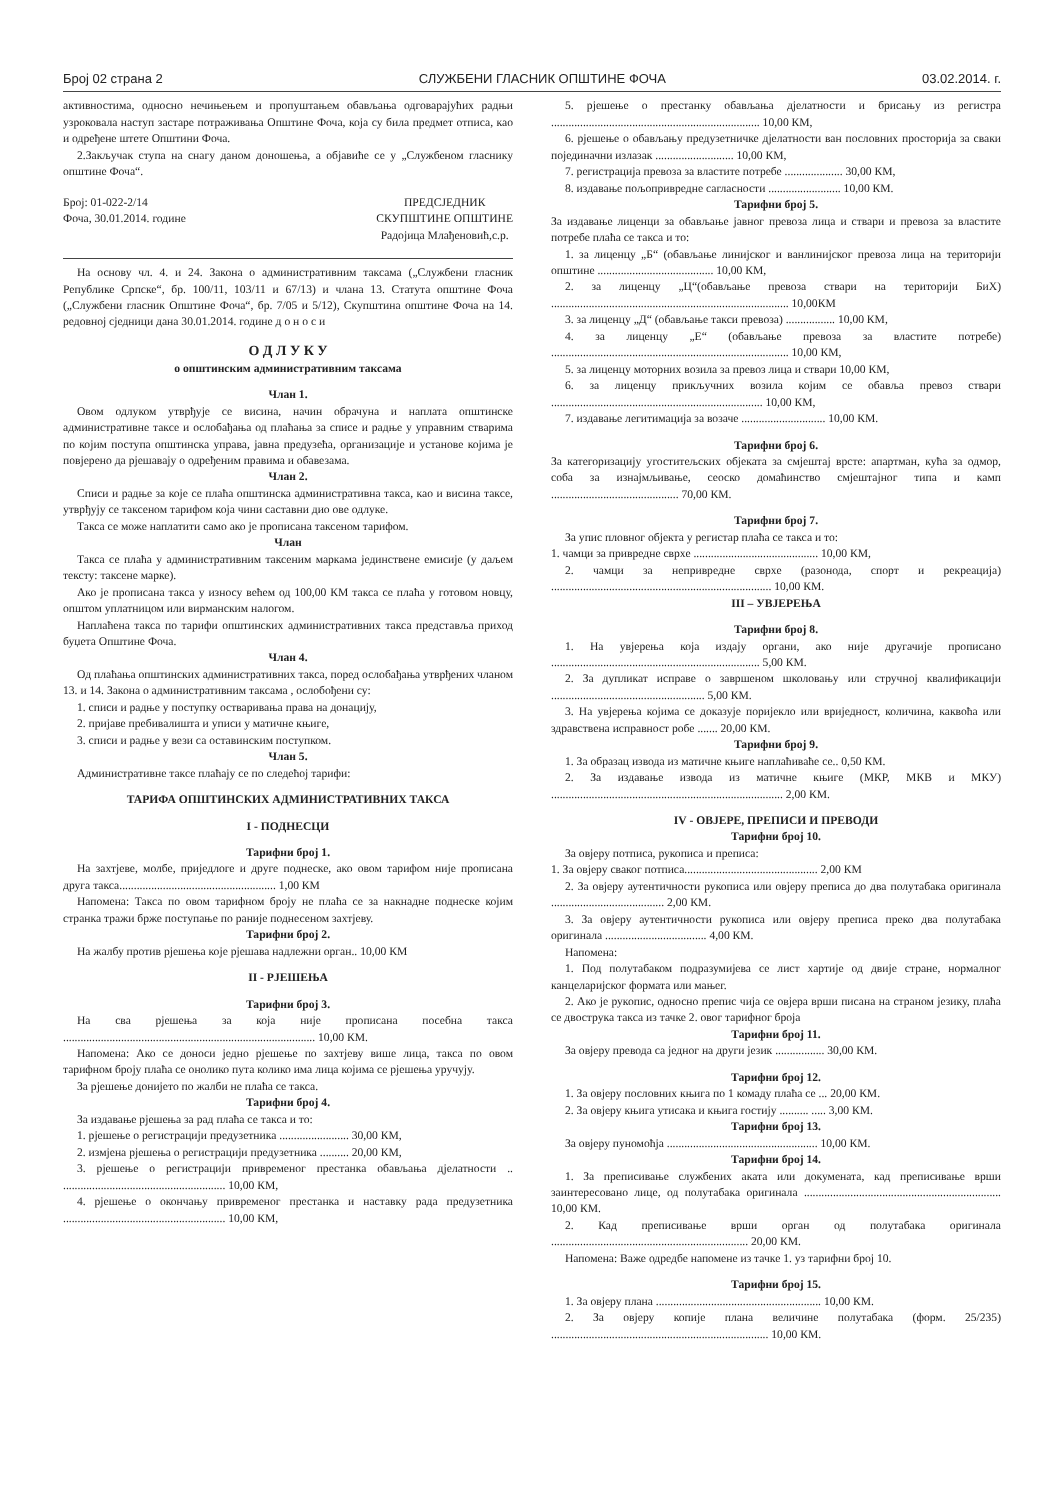Број 02 страна 2 СЛУЖБЕНИ ГЛАСНИК ОПШТИНЕ ФОЧА 03.02.2014. г.
активностима, односно нечињењем и пропуштањем обављања одговарајућих радњи узроковала наступ застаре потраживања Општине Фоча, која су била предмет отписа, као и одређене штете Општини Фоча.
2.Закључак ступа на снагу даном доношења, а објавиће се у „Службеном гласнику општине Фоча“.
Број: 01-022-2/14
Фоча, 30.01.2014. године
ПРЕДСЈЕДНИК
СКУПШТИНЕ ОПШТИНЕ
Радојица Млађеновић,с.р.
На основу чл. 4. и 24. Закона о административним таксама („Службени гласник Републике Српске“, бр. 100/11, 103/11 и 67/13) и члана 13. Статута општине Фоча („Службени гласник Општине Фоча“, бр. 7/05 и 5/12), Скупштина општине Фоча на 14. редовној сједници дана 30.01.2014. године д о н о с и
О Д Л У К У
о општинским административним таксама
Члан 1.
Овом одлуком утврђује се висина, начин обрачуна и наплата општинске административне таксе и ослобађања од плаћања за списе и радње у управним стварима по којим поступа општинска управа, јавна предузећа, организације и установе којима је повјерено да рјешавају о одређеним правима и обавезама.
Члан 2.
Списи и радње за које се плаћа општинска административна такса, као и висина таксе, утврђују се таксеном тарифом која чини саставни дио ове одлуке.
Такса се може наплатити само ако је прописана таксеном тарифом.
Члан
Такса се плаћа у административним таксеним маркама јединствене емисије (у даљем тексту: таксене марке).
Ако је прописана такса у износу већем од 100,00 КМ такса се плаћа у готовом новцу, општом уплатницом или вирманским налогом.
Наплаћена такса по тарифи општинских административних такса представља приход буџета Општине Фоча.
Члан 4.
Од плаћања општинских административних такса, поред ослобађања утврђених чланом 13. и 14. Закона о административним таксама , ослобођени су:
1. списи и радње у поступку остваривања права на донацију,
2. пријаве пребивалишта и уписи у матичне књиге,
3. списи и радње у вези са оставинским поступком.
Члан 5.
Административне таксе плаћају се по следећој тарифи:
ТАРИФА ОПШТИНСКИХ АДМИНИСТРАТИВНИХ ТАКСА
I - ПОДНЕСЦИ
Тарифни број 1.
На захтјеве, молбе, приједлоге и друге поднеске, ако овом тарифом није прописана друга такса...................................................... 1,00 КМ
Напомена: Такса по овом тарифном броју не плаћа се за накнадне поднеске којим странка тражи брже поступање по раније поднесеном захтјеву.
Тарифни број 2.
На жалбу против рјешења које рјешава надлежни орган.. 10,00 КМ
II - РЈЕШЕЊА
Тарифни број 3.
На сва рјешења за која није прописана посебна такса ....................................................................................... 10,00 КМ.
Напомена: Ако се доноси једно рјешење по захтјеву више лица, такса по овом тарифном броју плаћа се онолико пута колико има лица којима се рјешења уручују.
За рјешење донијето по жалби не плаћа се такса.
Тарифни број 4.
За издавање рјешења за рад плаћа се такса и то:
1. рјешење о регистрацији предузетника ........................ 30,00 КМ,
2. измјена рјешења о регистрацији предузетника .......... 20,00 КМ,
3. рјешење о регистрацији привременог престанка обављања дјелатности .. ........................................................ 10,00 КМ,
4. рјешење о окончању привременог престанка и наставку рада предузетника ........................................................ 10,00 КМ,
5. рјешење о престанку обављања дјелатности и брисању из регистра ........................................................................ 10,00 КМ,
6. рјешење о обављању предузетничке дјелатности ван пословних просторија за сваки појединачни излазак ........................... 10,00 КМ,
7. регистрација превоза за властите потребе .................... 30,00 КМ,
8. издавање пољопривредне сагласности ......................... 10,00 КМ.
Тарифни број 5.
За издавање лиценци за обављање јавног превоза лица и ствари и превоза за властите потребе плаћа се такса и то:
1. за лиценцу „Б“ (обављање линијског и ванлинијског превоза лица на територији општине ........................................ 10,00 КМ,
2. за лиценцу „Ц“(обављање превоза ствари на територији БиХ) .................................................................................. 10,00КМ
3. за лиценцу „Д“ (обављање такси превоза) ................. 10,00 КМ,
4. за лиценцу „Е“ (обављање превоза за властите потребе) .................................................................................. 10,00 КМ,
5. за лиценцу моторних возила за превоз лица и ствари 10,00 КМ,
6. за лиценцу прикључних возила којим се обавља превоз ствари ......................................................................... 10,00 КМ,
7. издавање легитимација за возаче ............................. 10,00 КМ.
Тарифни број 6.
За категоризацију угоститељских објеката за смјештај врсте: апартман, кућа за одмор, соба за изнајмљивање, сеоско домаћинство смјештајног типа и камп ............................................ 70,00 КМ.
Тарифни број 7.
За упис пловног објекта у регистар плаћа се такса и то:
1. чамци за привредне сврхе ........................................... 10,00 КМ,
2. чамци за непривредне сврхе (разонода, спорт и рекреација) ............................................................................ 10,00 КМ.
III – УВЈЕРЕЊА
Тарифни број 8.
1. На увјерења која издају органи, ако није другачије прописано ........................................................................ 5,00 КМ.
2. За дупликат исправе о завршеном школовању или стручној квалификацији ..................................................... 5,00 КМ.
3. На увјерења којима се доказује поријекло или вриједност, количина, каквоћа или здравствена исправност робе ....... 20,00 КМ.
Тарифни број 9.
1. За образац извода из матичне књиге наплаћиваће се.. 0,50 КМ.
2. За издавање извода из матичне књиге (МКР, МКВ и МКУ) ................................................................................ 2,00 КМ.
IV - ОВЈЕРЕ, ПРЕПИСИ И ПРЕВОДИ
Тарифни број 10.
За овјеру потписа, рукописа и преписа:
1. За овјеру сваког потписа.............................................. 2,00 КМ
2. За овјеру аутентичности рукописа или овјеру преписа до два полутабака оригинала ....................................... 2,00 КМ.
3. За овјеру аутентичности рукописа или овјеру преписа преко два полутабака оригинала ................................... 4,00 КМ.
Напомена:
1. Под полутабаком подразумијева се лист хартије од двије стране, нормалног канцеларијског формата или мањег.
2. Ако је рукопис, односно препис чија се овјера врши писана на страном језику, плаћа се двострука такса из тачке 2. овог тарифног броја
Тарифни број 11.
За овјеру превода са једног на други језик ................. 30,00 КМ.
Тарифни број 12.
1. За овјеру пословних књига по 1 комаду плаћа се ... 20,00 КМ.
2. За овјеру књига утисака и књига гостију .......... ..... 3,00 КМ.
Тарифни број 13.
За овјеру пуномоћја .................................................... 10,00 КМ.
Тарифни број 14.
1. За преписивање службених аката или докумената, кад преписивање врши заинтересовано лице, од полутабака оригинала .................................................................... 10,00 КМ.
2. Кад преписивање врши орган од полутабака оригинала .................................................................... 20,00 КМ.
Напомена: Важе одредбе напомене из тачке 1. уз тарифни број 10.
Тарифни број 15.
1. За овјеру плана ......................................................... 10,00 КМ.
2. За овјеру копије плана величине полутабака (форм. 25/235) ........................................................................... 10,00 КМ.